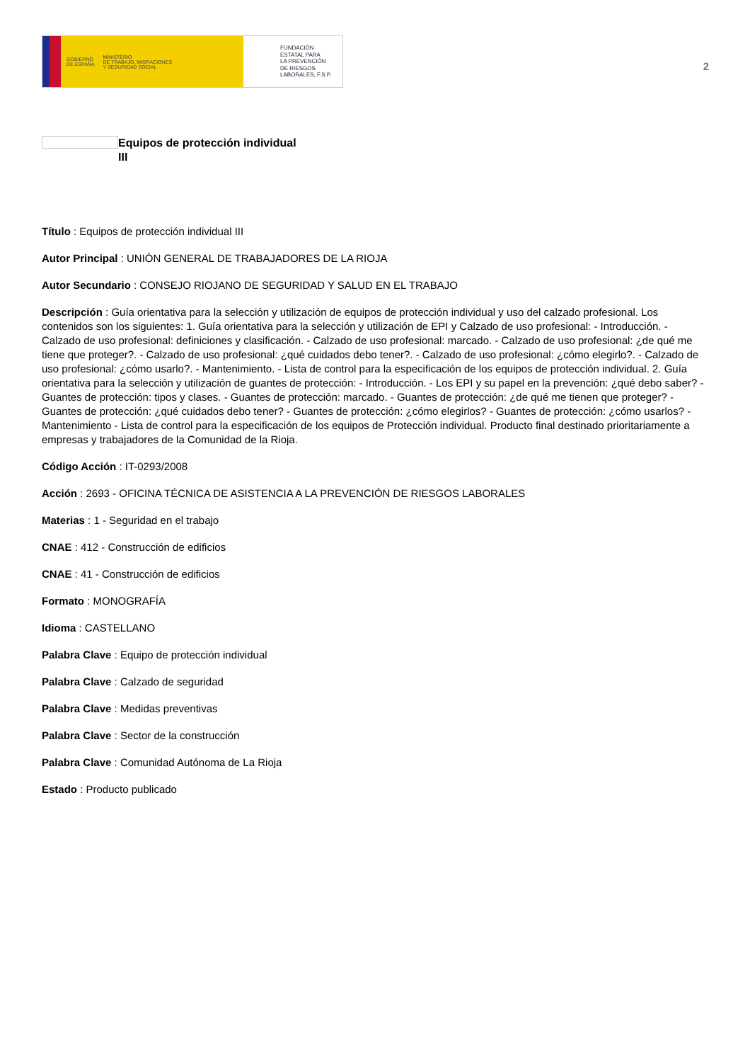GOBIERNO
DE ESPAÑA MINISTERIO
DE TRABAJO, MIGRACIONES
Y SEGURIDAD SOCIAL
FUNDACIÓN
ESTATAL PARA
LA PREVENCIÓN
DE RIESGOS
LABORALES, F.S.P.
2
Equipos de protección individual
III
Título : Equipos de protección individual III
Autor Principal : UNIÓN GENERAL DE TRABAJADORES DE LA RIOJA
Autor Secundario : CONSEJO RIOJANO DE SEGURIDAD Y SALUD EN EL TRABAJO
Descripción : Guía orientativa para la selección y utilización de equipos de protección individual y uso del calzado profesional. Los contenidos son los siguientes: 1. Guía orientativa para la selección y utilización de EPI y Calzado de uso profesional: - Introducción. - Calzado de uso profesional: definiciones y clasificación. - Calzado de uso profesional: marcado. - Calzado de uso profesional: ¿de qué me tiene que proteger?. - Calzado de uso profesional: ¿qué cuidados debo tener?. - Calzado de uso profesional: ¿cómo elegirlo?. - Calzado de uso profesional: ¿cómo usarlo?. - Mantenimiento. - Lista de control para la especificación de los equipos de protección individual. 2. Guía orientativa para la selección y utilización de guantes de protección: - Introducción. - Los EPI y su papel en la prevención: ¿qué debo saber? - Guantes de protección: tipos y clases. - Guantes de protección: marcado. - Guantes de protección: ¿de qué me tienen que proteger? - Guantes de protección: ¿qué cuidados debo tener? - Guantes de protección: ¿cómo elegirlos? - Guantes de protección: ¿cómo usarlos? - Mantenimiento - Lista de control para la especificación de los equipos de Protección individual. Producto final destinado prioritariamente a empresas y trabajadores de la Comunidad de la Rioja.
Código Acción : IT-0293/2008
Acción : 2693 - OFICINA TÉCNICA DE ASISTENCIA A LA PREVENCIÓN DE RIESGOS LABORALES
Materias : 1 - Seguridad en el trabajo
CNAE : 412 - Construcción de edificios
CNAE : 41 - Construcción de edificios
Formato : MONOGRAFÍA
Idioma : CASTELLANO
Palabra Clave : Equipo de protección individual
Palabra Clave : Calzado de seguridad
Palabra Clave : Medidas preventivas
Palabra Clave : Sector de la construcción
Palabra Clave : Comunidad Autónoma de La Rioja
Estado : Producto publicado